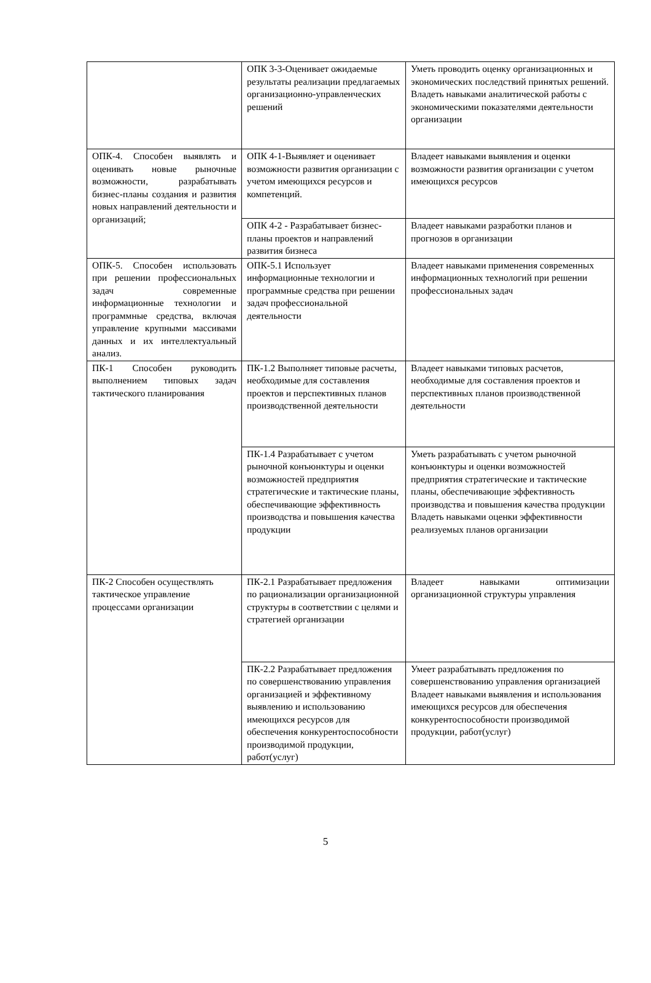| | ОПК 3-3-Оценивает ожидаемые результаты реализации предлагаемых организационно-управленческих решений | Уметь проводить оценку организационных и экономических последствий принятых решений. Владеть навыками аналитической работы с экономическими показателями деятельности организации |
| ОПК-4. Способен выявлять и оценивать новые рыночные возможности, разрабатывать бизнес-планы создания и развития новых направлений деятельности и организаций; | ОПК 4-1-Выявляет и оценивает возможности развития организации с учетом имеющихся ресурсов и компетенций. | Владеет навыками выявления и оценки возможности развития организации с учетом имеющихся ресурсов |
| | ОПК 4-2 - Разрабатывает бизнес-планы проектов и направлений развития бизнеса | Владеет навыками разработки планов и прогнозов в организации |
| ОПК-5. Способен использовать при решении профессиональных задач современные информационные технологии и программные средства, включая управление крупными массивами данных и их интеллектуальный анализ. | ОПК-5.1 Использует информационные технологии и программные средства при решении задач профессиональной деятельности | Владеет навыками применения современных информационных технологий при решении профессиональных задач |
| ПК-1 Способен руководить выполнением типовых задач тактического планирования | ПК-1.2 Выполняет типовые расчеты, необходимые для составления проектов и перспективных планов производственной деятельности | Владеет навыками типовых расчетов, необходимые для составления проектов и перспективных планов производственной деятельности |
| | ПК-1.4 Разрабатывает с учетом рыночной конъюнктуры и оценки возможностей предприятия стратегические и тактические планы, обеспечивающие эффективность производства и повышения качества продукции | Уметь разрабатывать с учетом рыночной конъюнктуры и оценки возможностей предприятия стратегические и тактические планы, обеспечивающие эффективность производства и повышения качества продукции Владеть навыками оценки эффективности реализуемых планов организации |
| ПК-2 Способен осуществлять тактическое управление процессами организации | ПК-2.1 Разрабатывает предложения по рационализации организационной структуры в соответствии с целями и стратегией организации | Владеет навыками оптимизации организационной структуры управления |
| | ПК-2.2 Разрабатывает предложения по совершенствованию управления организацией и эффективному выявлению и использованию имеющихся ресурсов для обеспечения конкурентоспособности производимой продукции, работ(услуг) | Умеет разрабатывать предложения по совершенствованию управления организацией Владеет навыками выявления и использования имеющихся ресурсов для обеспечения конкурентоспособности производимой продукции, работ(услуг) |
5